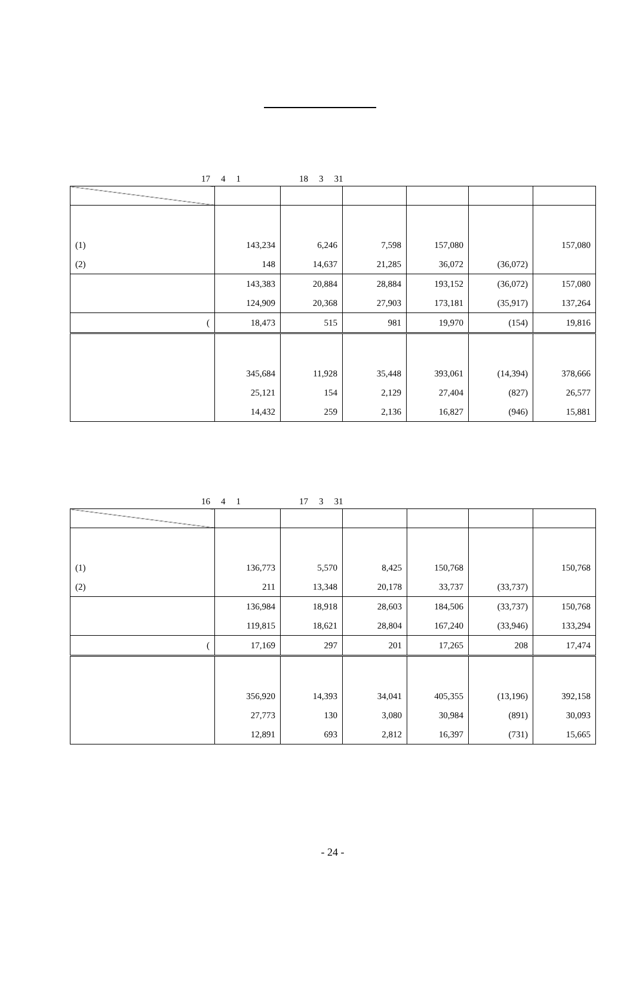17 4 1 18 3 31
| (1) | 143,234 | 6,246 | 7,598 | 157,080 | | 157,080 |
| (2) | 148 | 14,637 | 21,285 | 36,072 | (36,072) | |
| | 143,383 | 20,884 | 28,884 | 193,152 | (36,072) | 157,080 |
| | 124,909 | 20,368 | 27,903 | 173,181 | (35,917) | 137,264 |
| ( | 18,473 | 515 | 981 | 19,970 | (154) | 19,816 |
| | 345,684 | 11,928 | 35,448 | 393,061 | (14,394) | 378,666 |
| | 25,121 | 154 | 2,129 | 27,404 | (827) | 26,577 |
| | 14,432 | 259 | 2,136 | 16,827 | (946) | 15,881 |
16 4 1 17 3 31
| (1) | 136,773 | 5,570 | 8,425 | 150,768 | | 150,768 |
| (2) | 211 | 13,348 | 20,178 | 33,737 | (33,737) | |
| | 136,984 | 18,918 | 28,603 | 184,506 | (33,737) | 150,768 |
| | 119,815 | 18,621 | 28,804 | 167,240 | (33,946) | 133,294 |
| ( | 17,169 | 297 | 201 | 17,265 | 208 | 17,474 |
| | 356,920 | 14,393 | 34,041 | 405,355 | (13,196) | 392,158 |
| | 27,773 | 130 | 3,080 | 30,984 | (891) | 30,093 |
| | 12,891 | 693 | 2,812 | 16,397 | (731) | 15,665 |
- 24 -